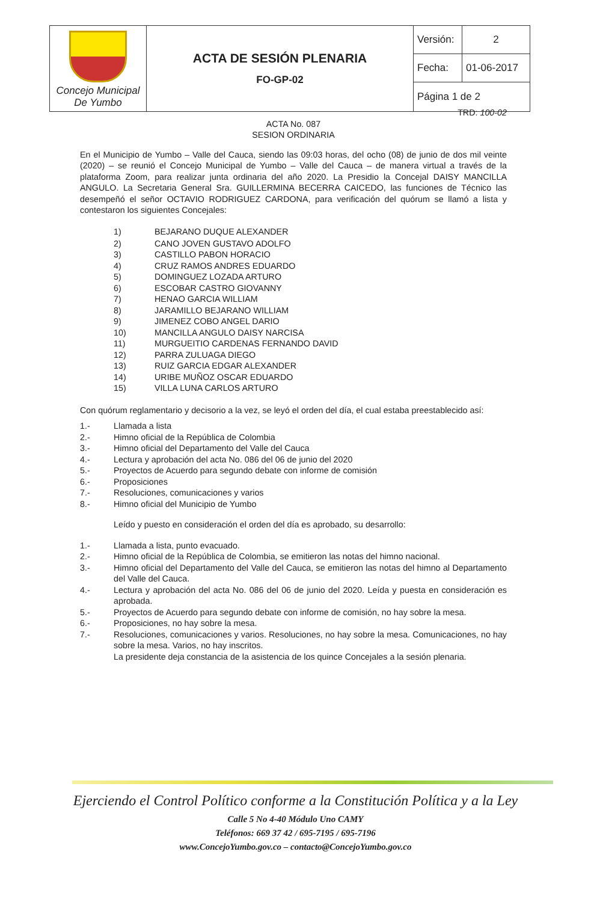| Concejo Municipal De Yumbo | ACTA DE SESIÓN PLENARIA FO-GP-02 | Versión: | 2 |
| | | Fecha: | 01-06-2017 |
| | | Página 1 de 2 | |
TRD: 100-02
ACTA No. 087
SESION ORDINARIA
En el Municipio de Yumbo – Valle del Cauca, siendo las 09:03 horas, del ocho (08) de junio de dos mil veinte (2020) – se reunió el Concejo Municipal de Yumbo – Valle del Cauca – de manera virtual a través de la plataforma Zoom, para realizar junta ordinaria del año 2020. La Presidio la Concejal DAISY MANCILLA ANGULO. La Secretaria General Sra. GUILLERMINA BECERRA CAICEDO, las funciones de Técnico las desempeñó el señor OCTAVIO RODRIGUEZ CARDONA, para verificación del quórum se llamó a lista y contestaron los siguientes Concejales:
| 1) | BEJARANO DUQUE ALEXANDER |
| 2) | CANO JOVEN GUSTAVO ADOLFO |
| 3) | CASTILLO PABON HORACIO |
| 4) | CRUZ RAMOS ANDRES EDUARDO |
| 5) | DOMINGUEZ LOZADA ARTURO |
| 6) | ESCOBAR CASTRO GIOVANNY |
| 7) | HENAO GARCIA WILLIAM |
| 8) | JARAMILLO BEJARANO WILLIAM |
| 9) | JIMENEZ COBO ANGEL DARIO |
| 10) | MANCILLA ANGULO DAISY NARCISA |
| 11) | MURGUEITIO CARDENAS FERNANDO DAVID |
| 12) | PARRA ZULUAGA DIEGO |
| 13) | RUIZ GARCIA EDGAR ALEXANDER |
| 14) | URIBE MUÑOZ OSCAR EDUARDO |
| 15) | VILLA LUNA CARLOS ARTURO |
Con quórum reglamentario y decisorio a la vez, se leyó el orden del día, el cual estaba preestablecido así:
| 1.- | Llamada a lista |
| 2.- | Himno oficial de la República de Colombia |
| 3.- | Himno oficial del Departamento del Valle del Cauca |
| 4.- | Lectura y aprobación del acta No. 086 del 06 de junio del 2020 |
| 5.- | Proyectos de Acuerdo para segundo debate con informe de comisión |
| 6.- | Proposiciones |
| 7.- | Resoluciones, comunicaciones y varios |
| 8.- | Himno oficial del Municipio de Yumbo |
Leído y puesto en consideración el orden del día es aprobado, su desarrollo:
| 1.- | Llamada a lista, punto evacuado. |
| 2.- | Himno oficial de la República de Colombia, se emitieron las notas del himno nacional. |
| 3.- | Himno oficial del Departamento del Valle del Cauca, se emitieron las notas del himno al Departamento del Valle del Cauca. |
| 4.- | Lectura y aprobación del acta No. 086 del 06 de junio del 2020. Leída y puesta en consideración es aprobada. |
| 5.- | Proyectos de Acuerdo para segundo debate con informe de comisión, no hay sobre la mesa. |
| 6.- | Proposiciones, no hay sobre la mesa. |
| 7.- | Resoluciones, comunicaciones y varios. Resoluciones, no hay sobre la mesa. Comunicaciones, no hay sobre la mesa. Varios, no hay inscritos. La presidente deja constancia de la asistencia de los quince Concejales a la sesión plenaria. |
Ejerciendo el Control Político conforme a la Constitución Política y a la Ley
Calle 5 No 4-40 Módulo Uno CAMY
Teléfonos: 669 37 42 / 695-7195 / 695-7196
www.ConcejoYumbo.gov.co – contacto@ConcejoYumbo.gov.co